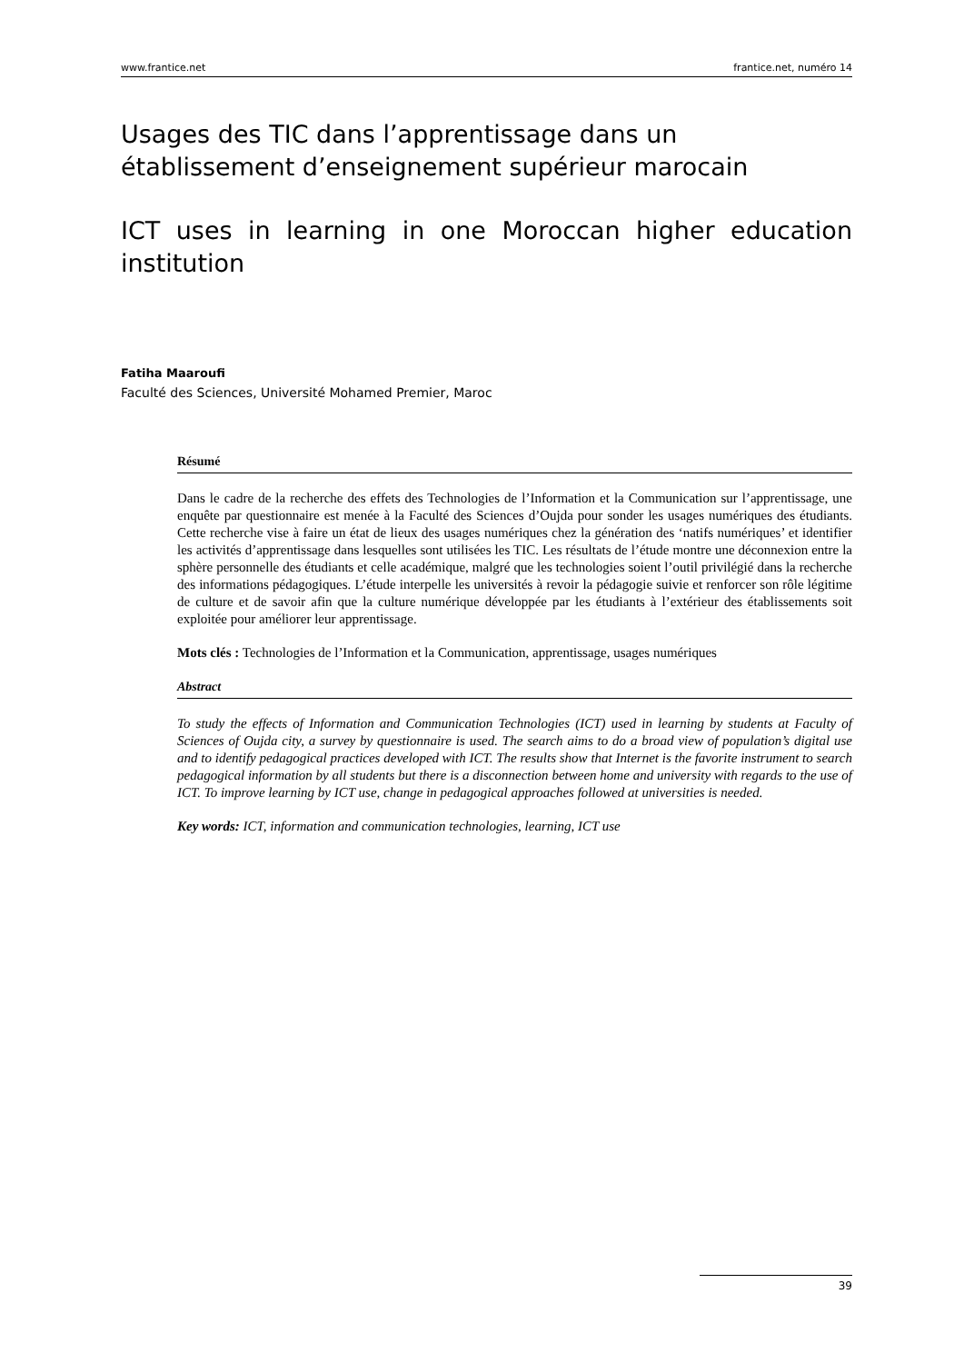www.frantice.net frantice.net, numéro 14
Usages des TIC dans l’apprentissage dans un établissement d’enseignement supérieur marocain
ICT uses in learning in one Moroccan higher education institution
Fatiha Maaroufi
Faculté des Sciences, Université Mohamed Premier, Maroc
Résumé
Dans le cadre de la recherche des effets des Technologies de l’Information et la Communication sur l’apprentissage, une enquête par questionnaire est menée à la Faculté des Sciences d’Oujda pour sonder les usages numériques des étudiants. Cette recherche vise à faire un état de lieux des usages numériques chez la génération des ‘natifs numériques’ et identifier les activités d’apprentissage dans lesquelles sont utilisées les TIC. Les résultats de l’étude montre une déconnexion entre la sphère personnelle des étudiants et celle académique, malgré que les technologies soient l’outil privilégié dans la recherche des informations pédagogiques. L’étude interpelle les universités à revoir la pédagogie suivie et renforcer son rôle légitime de culture et de savoir afin que la culture numérique développée par les étudiants à l’extérieur des établissements soit exploitée pour améliorer leur apprentissage.
Mots clés : Technologies de l’Information et la Communication, apprentissage, usages numériques
Abstract
To study the effects of Information and Communication Technologies (ICT) used in learning by students at Faculty of Sciences of Oujda city, a survey by questionnaire is used. The search aims to do a broad view of population’s digital use and to identify pedagogical practices developed with ICT. The results show that Internet is the favorite instrument to search pedagogical information by all students but there is a disconnection between home and university with regards to the use of ICT. To improve learning by ICT use, change in pedagogical approaches followed at universities is needed.
Key words: ICT, information and communication technologies, learning, ICT use
39